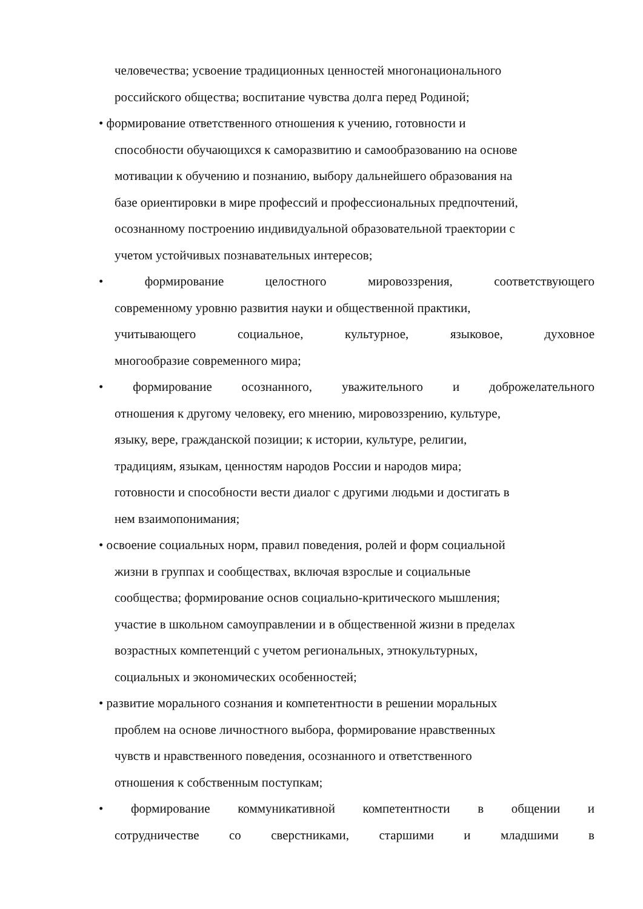человечества; усвоение традиционных ценностей многонационального
российского общества; воспитание чувства долга перед Родиной;
• формирование ответственного отношения к учению, готовности и
способности обучающихся к саморазвитию и самообразованию на основе
мотивации к обучению и познанию, выбору дальнейшего образования на
базе ориентировки в мире профессий и профессиональных предпочтений,
осознанному построению индивидуальной образовательной траектории с
учетом устойчивых познавательных интересов;
• формирование целостного мировоззрения, соответствующего
современному уровню развития науки и общественной практики,
учитывающего социальное, культурное, языковое, духовное
многообразие современного мира;
• формирование осознанного, уважительного и доброжелательного
отношения к другому человеку, его мнению, мировоззрению, культуре,
языку, вере, гражданской позиции; к истории, культуре, религии,
традициям, языкам, ценностям народов России и народов мира;
готовности и способности вести диалог с другими людьми и достигать в
нем взаимопонимания;
• освоение социальных норм, правил поведения, ролей и форм социальной
жизни в группах и сообществах, включая взрослые и социальные
сообщества; формирование основ социально-критического мышления;
участие в школьном самоуправлении и в общественной жизни в пределах
возрастных компетенций с учетом региональных, этнокультурных,
социальных и экономических особенностей;
• развитие морального сознания и компетентности в решении моральных
проблем на основе личностного выбора, формирование нравственных
чувств и нравственного поведения, осознанного и ответственного
отношения к собственным поступкам;
• формирование коммуникативной компетентности в общении и
сотрудничестве со сверстниками, старшими и младшими в